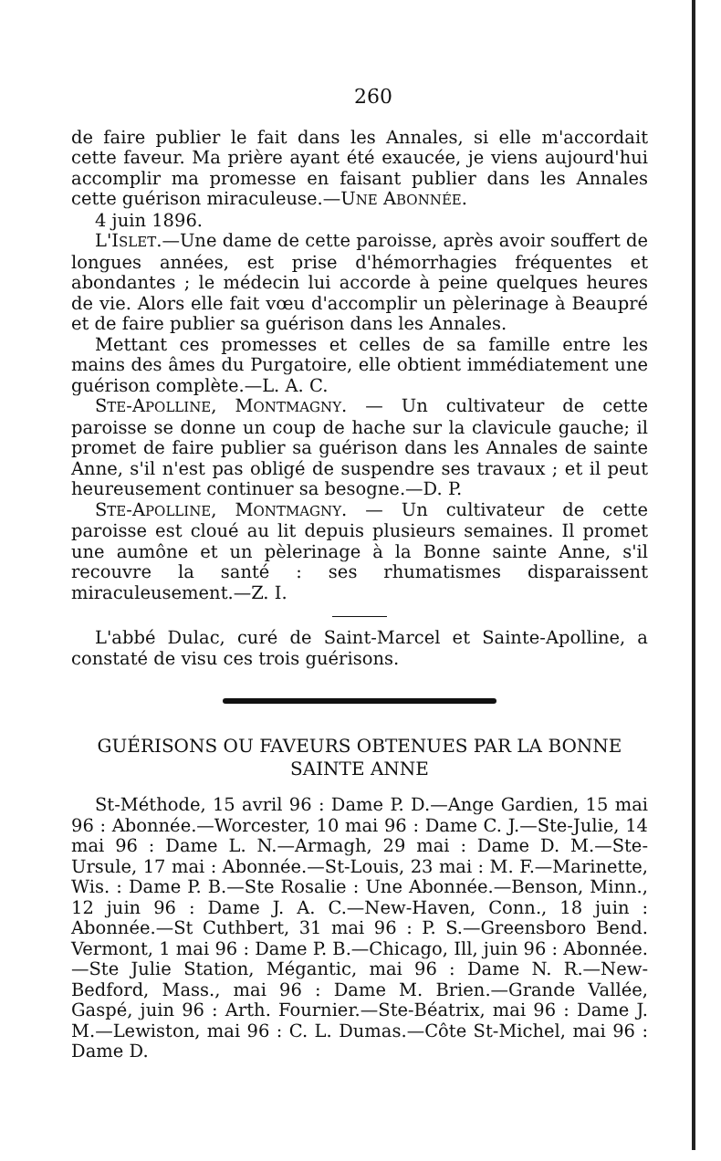260
de faire publier le fait dans les Annales, si elle m'accordait cette faveur. Ma prière ayant été exaucée, je viens aujourd'hui accomplir ma promesse en faisant publier dans les Annales cette guérison miraculeuse.—UNE ABONNÉE.
4 juin 1896.
L'ISLET.—Une dame de cette paroisse, après avoir souffert de longues années, est prise d'hémorrhagies fréquentes et abondantes ; le médecin lui accorde à peine quelques heures de vie. Alors elle fait vœu d'accomplir un pèlerinage à Beaupré et de faire publier sa guérison dans les Annales.
Mettant ces promesses et celles de sa famille entre les mains des âmes du Purgatoire, elle obtient immédiatement une guérison complète.—L. A. C.
STE-APOLLINE, MONTMAGNY. — Un cultivateur de cette paroisse se donne un coup de hache sur la clavicule gauche; il promet de faire publier sa guérison dans les Annales de sainte Anne, s'il n'est pas obligé de suspendre ses travaux ; et il peut heureusement continuer sa besogne.—D. P.
STE-APOLLINE, MONTMAGNY. — Un cultivateur de cette paroisse est cloué au lit depuis plusieurs semaines. Il promet une aumône et un pèlerinage à la Bonne sainte Anne, s'il recouvre la santé : ses rhumatismes disparaissent miraculeusement.—Z. I.
L'abbé Dulac, curé de Saint-Marcel et Sainte-Apolline, a constaté de visu ces trois guérisons.
GUÉRISONS OU FAVEURS OBTENUES PAR LA BONNE SAINTE ANNE
St-Méthode, 15 avril 96 : Dame P. D.—Ange Gardien, 15 mai 96 : Abonnée.—Worcester, 10 mai 96 : Dame C. J.—Ste-Julie, 14 mai 96 : Dame L. N.—Armagh, 29 mai : Dame D. M.—Ste-Ursule, 17 mai : Abonnée.—St-Louis, 23 mai : M. F.—Marinette, Wis. : Dame P. B.—Ste Rosalie : Une Abonnée.—Benson, Minn., 12 juin 96 : Dame J. A. C.—New-Haven, Conn., 18 juin : Abonnée.—St Cuthbert, 31 mai 96 : P. S.—Greensboro Bend. Vermont, 1 mai 96 : Dame P. B.—Chicago, Ill, juin 96 : Abonnée.—Ste Julie Station, Mégantic, mai 96 : Dame N. R.—New-Bedford, Mass., mai 96 : Dame M. Brien.—Grande Vallée, Gaspé, juin 96 : Arth. Fournier.—Ste-Béatrix, mai 96 : Dame J. M.—Lewiston, mai 96 : C. L. Dumas.—Côte St-Michel, mai 96 : Dame D.